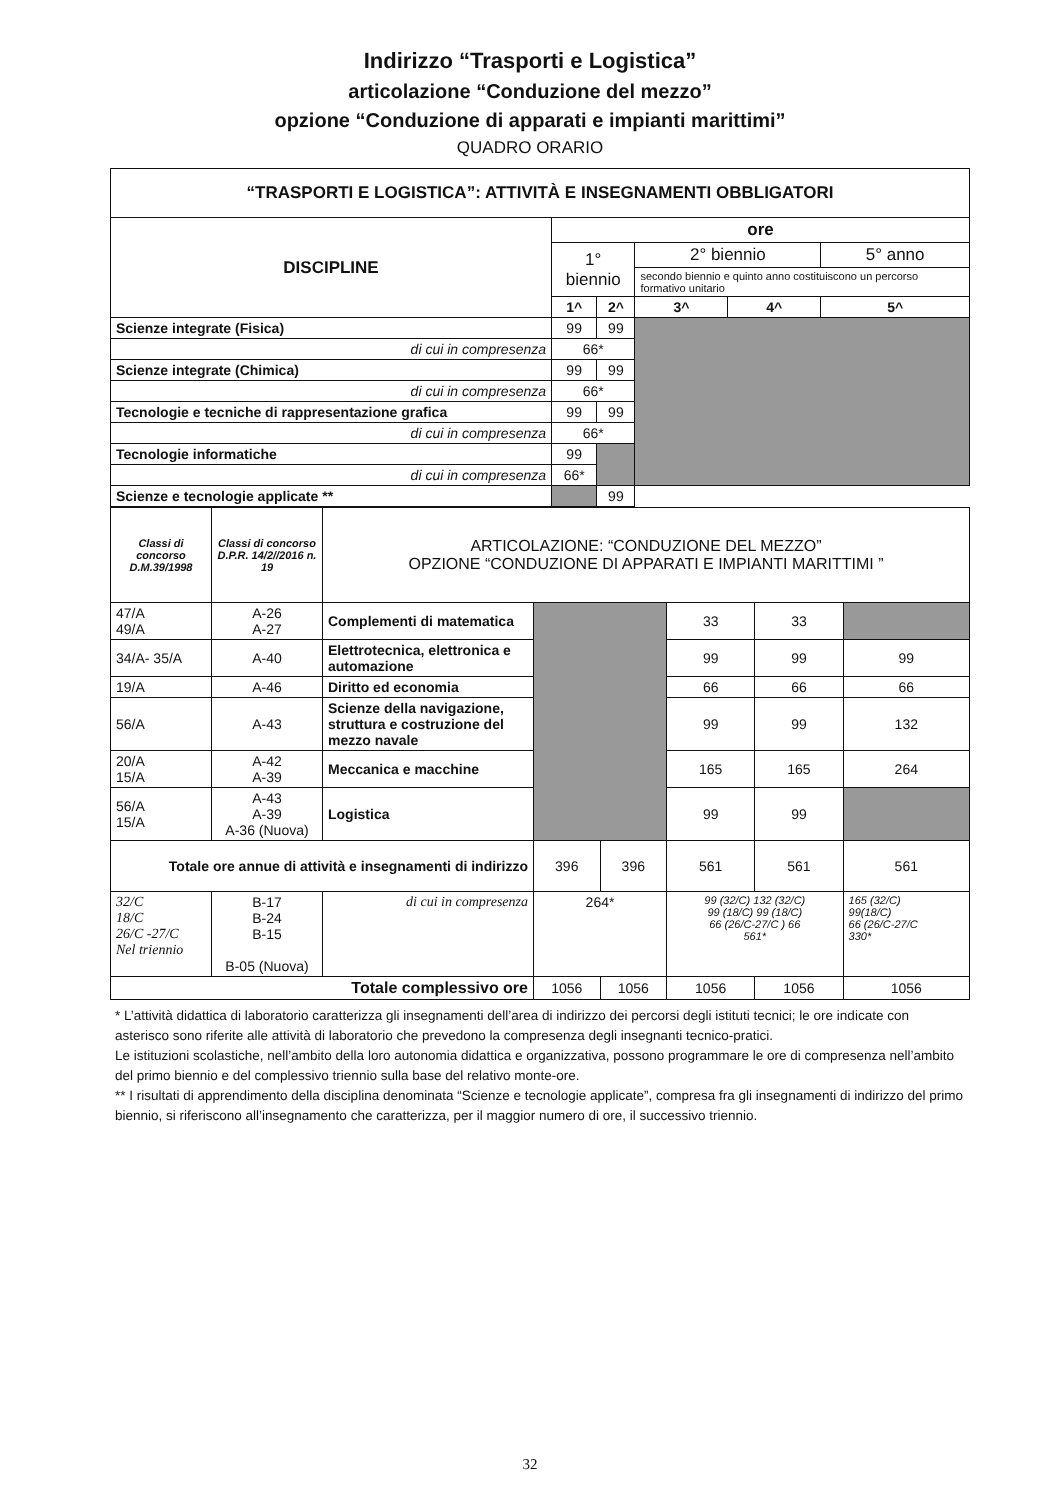Indirizzo “Trasporti e Logistica”
articolazione “Conduzione del mezzo”
opzione “Conduzione di apparati e impianti marittimi”
QUADRO ORARIO
| “TRASPORTI E LOGISTICA”: ATTIVITÀ E INSEGNAMENTI OBBLIGATORI | | | | | |
| --- | --- | --- | --- | --- | --- |
| DISCIPLINE | ore | | | | |
| | 1° biennio | | 2° biennio | | 5° anno |
| | | | secondo biennio e quinto anno costituiscono un percorso formativo unitario | | |
| | 1^ | 2^ | 3^ | 4^ | 5^ |
| Scienze integrate (Fisica) | 99 | 99 | | | |
| di cui in compresenza | 66* | | | | |
| Scienze integrate (Chimica) | 99 | 99 | | | |
| di cui in compresenza | 66* | | | | |
| Tecnologie e tecniche di rappresentazione grafica | 99 | 99 | | | |
| di cui in compresenza | 66* | | | | |
| Tecnologie informatiche | 99 | | | | |
| di cui in compresenza | 66* | | | | |
| Scienze e tecnologie applicate ** | | 99 | | | |
| Classi di concorso D.M.39/1998 | Classi di concorso D.P.R. 14/2//2016 n. 19 | ARTICOLAZIONE: “CONDUZIONE DEL MEZZO” OPZIONE “CONDUZIONE DI APPARATI E IMPIANTI MARITTIMI ” | | | | | |
| --- | --- | --- | --- | --- | --- | --- | --- |
| 47/A 49/A | A-26 A-27 | Complementi di matematica | | | 33 | 33 | |
| 34/A- 35/A | A-40 | Elettrotecnica, elettronica e automazione | | | 99 | 99 | 99 |
| 19/A | A-46 | Diritto ed economia | | | 66 | 66 | 66 |
| 56/A | A-43 | Scienze della navigazione, struttura e costruzione del mezzo navale | | | 99 | 99 | 132 |
| 20/A 15/A | A-42 A-39 | Meccanica e macchine | | | 165 | 165 | 264 |
| 56/A 15/A | A-43 A-39 A-36 (Nuova) | Logistica | | | 99 | 99 | |
| Totale ore annue di attività e insegnamenti di indirizzo | | | 396 | 396 | 561 | 561 | 561 |
| 32/C 18/C 26/C -27/C Nel triennio | B-17 B-24 B-15 B-05 (Nuova) | di cui in compresenza | 264* | | 99 (32/C) 132 (32/C) 99 (18/C) 99 (18/C) 66 (26/C-27/C ) 66 561* | | 165 (32/C) 99(18/C) 66 (26/C-27/C 330* |
| Totale complessivo ore | | | 1056 | 1056 | 1056 | 1056 | 1056 |
* L’attività didattica di laboratorio caratterizza gli insegnamenti dell’area di indirizzo dei percorsi degli istituti tecnici; le ore indicate con asterisco sono riferite alle attività di laboratorio che prevedono la compresenza degli insegnanti tecnico-pratici.
Le istituzioni scolastiche, nell’ambito della loro autonomia didattica e organizzativa, possono programmare le ore di compresenza nell’ambito del primo biennio e del complessivo triennio sulla base del relativo monte-ore.
** I risultati di apprendimento della disciplina denominata “Scienze e tecnologie applicate”, compresa fra gli insegnamenti di indirizzo del primo biennio, si riferiscono all’insegnamento che caratterizza, per il maggior numero di ore, il successivo triennio.
32